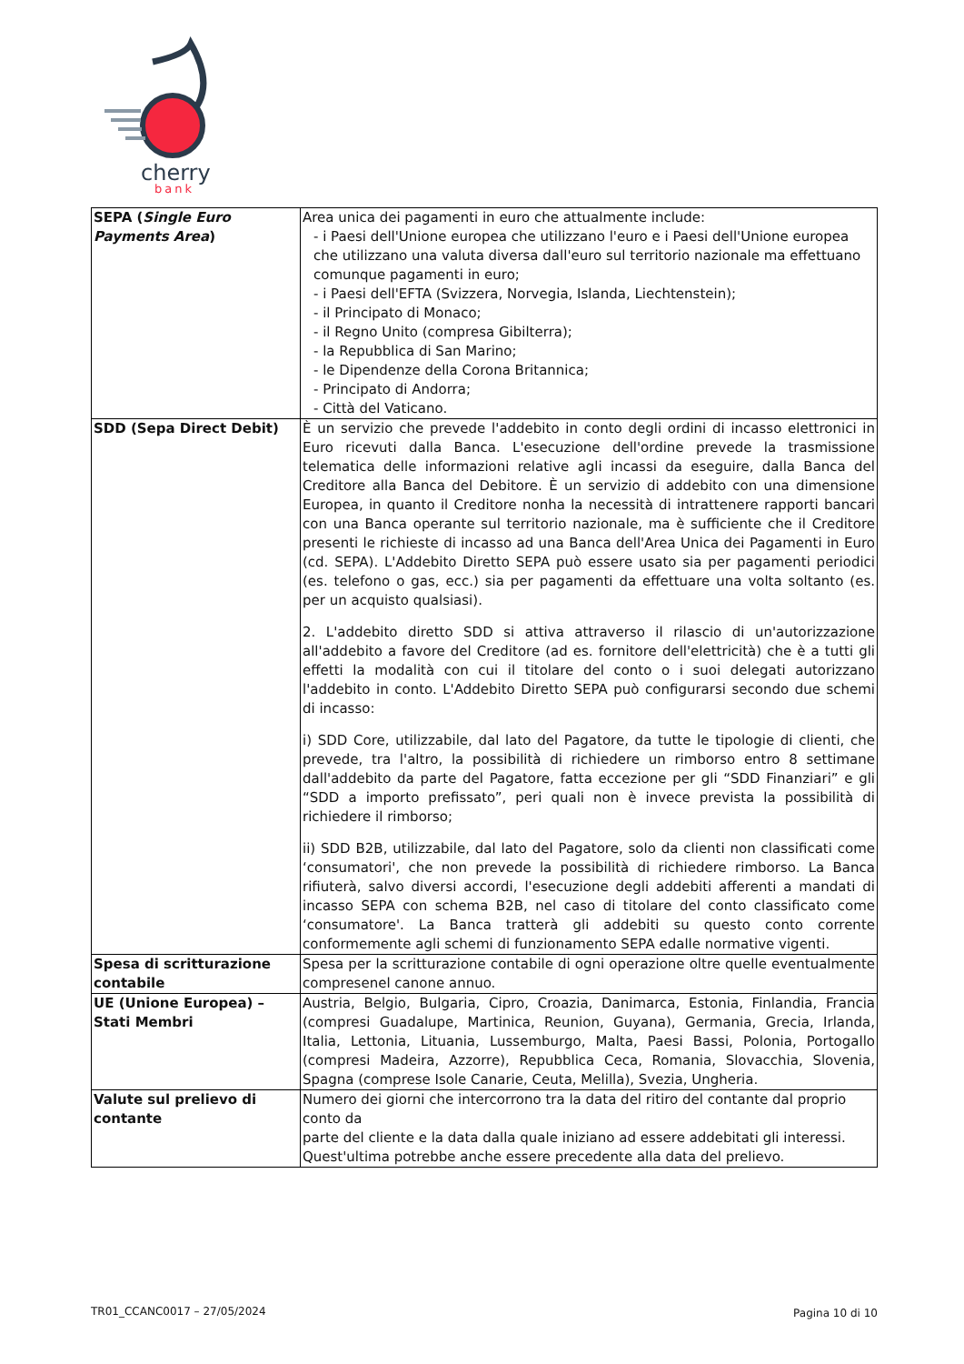cherry
bank
| SEPA ( Single Euro Payments Area ) | Area unica dei pagamenti in euro che attualmente include: - i Paesi dell'Unione europea che utilizzano l'euro e i Paesi dell'Unione europea che utilizzano una valuta diversa dall'euro sul territorio nazionale ma effettuano comunque pagamenti in euro; - i Paesi dell'EFTA (Svizzera, Norvegia, Islanda, Liechtenstein); - il Principato di Monaco; - il Regno Unito (compresa Gibilterra); - la Repubblica di San Marino; - le Dipendenze della Corona Britannica; - Principato di Andorra; - Città del Vaticano. |
| SDD (Sepa Direct Debit) | È un servizio che prevede l'addebito in conto degli ordini di incasso elettronici in Euro ricevuti dalla Banca. L'esecuzione dell'ordine prevede la trasmissione telematica delle informazioni relative agli incassi da eseguire, dalla Banca del Creditore alla Banca del Debitore. È un servizio di addebito con una dimensione Europea, in quanto il Creditore nonha la necessità di intrattenere rapporti bancari con una Banca operante sul territorio nazionale, ma è sufficiente che il Creditore presenti le richieste di incasso ad una Banca dell'Area Unica dei Pagamenti in Euro (cd. SEPA). L'Addebito Diretto SEPA può essere usato sia per pagamenti periodici (es. telefono o gas, ecc.) sia per pagamenti da effettuare una volta soltanto (es. per un acquisto qualsiasi). 2. L'addebito diretto SDD si attiva attraverso il rilascio di un'autorizzazione all'addebito a favore del Creditore (ad es. fornitore dell'elettricità) che è a tutti gli effetti la modalità con cui il titolare del conto o i suoi delegati autorizzano l'addebito in conto. L'Addebito Diretto SEPA può configurarsi secondo due schemi di incasso: i) SDD Core, utilizzabile, dal lato del Pagatore, da tutte le tipologie di clienti, che prevede, tra l'altro, la possibilità di richiedere un rimborso entro 8 settimane dall'addebito da parte del Pagatore, fatta eccezione per gli “SDD Finanziari” e gli “SDD a importo prefissato”, peri quali non è invece prevista la possibilità di richiedere il rimborso; ii) SDD B2B, utilizzabile, dal lato del Pagatore, solo da clienti non classificati come ‘consumatori', che non prevede la possibilità di richiedere rimborso. La Banca rifiuterà, salvo diversi accordi, l'esecuzione degli addebiti afferenti a mandati di incasso SEPA con schema B2B, nel caso di titolare del conto classificato come ‘consumatore'. La Banca tratterà gli addebiti su questo conto corrente conformemente agli schemi di funzionamento SEPA edalle normative vigenti. |
| Spesa di scritturazione contabile | Spesa per la scritturazione contabile di ogni operazione oltre quelle eventualmente compresenel canone annuo. |
| UE (Unione Europea) – Stati Membri | Austria, Belgio, Bulgaria, Cipro, Croazia, Danimarca, Estonia, Finlandia, Francia (compresi Guadalupe, Martinica, Reunion, Guyana), Germania, Grecia, Irlanda, Italia, Lettonia, Lituania, Lussemburgo, Malta, Paesi Bassi, Polonia, Portogallo (compresi Madeira, Azzorre), Repubblica Ceca, Romania, Slovacchia, Slovenia, Spagna (comprese Isole Canarie, Ceuta, Melilla), Svezia, Ungheria. |
| Valute sul prelievo di contante | Numero dei giorni che intercorrono tra la data del ritiro del contante dal proprio conto da parte del cliente e la data dalla quale iniziano ad essere addebitati gli interessi. Quest'ultima potrebbe anche essere precedente alla data del prelievo. |
TR01_CCANC0017 – 27/05/2024 Pagina 10 di 10